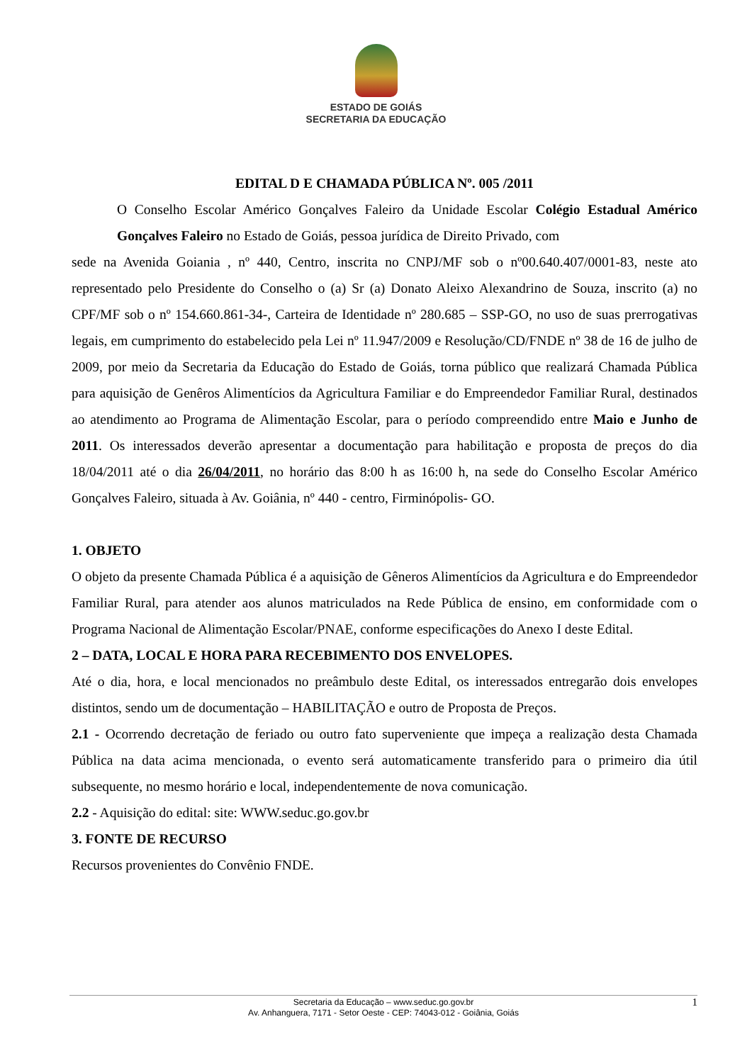ESTADO DE GOIÁS
SECRETARIA DA EDUCAÇÃO
EDITAL D E CHAMADA PÚBLICA Nº. 005 /2011
O Conselho Escolar Américo Gonçalves Faleiro da Unidade Escolar Colégio Estadual Américo Gonçalves Faleiro no Estado de Goiás, pessoa jurídica de Direito Privado, com
sede na Avenida Goiania , nº 440, Centro, inscrita no CNPJ/MF sob o nº00.640.407/0001-83, neste ato representado pelo Presidente do Conselho o (a) Sr (a) Donato Aleixo Alexandrino de Souza, inscrito (a) no CPF/MF sob o nº 154.660.861-34-, Carteira de Identidade nº 280.685 – SSP-GO, no uso de suas prerrogativas legais, em cumprimento do estabelecido pela Lei nº 11.947/2009 e Resolução/CD/FNDE nº 38 de 16 de julho de 2009, por meio da Secretaria da Educação do Estado de Goiás, torna público que realizará Chamada Pública para aquisição de Genêros Alimentícios da Agricultura Familiar e do Empreendedor Familiar Rural, destinados ao atendimento ao Programa de Alimentação Escolar, para o período compreendido entre Maio e Junho de 2011. Os interessados deverão apresentar a documentação para habilitação e proposta de preços do dia 18/04/2011 até o dia 26/04/2011, no horário das 8:00 h as 16:00 h, na sede do Conselho Escolar Américo Gonçalves Faleiro, situada à Av. Goiânia, nº 440 - centro, Firminópolis- GO.
1. OBJETO
O objeto da presente Chamada Pública é a aquisição de Gêneros Alimentícios da Agricultura e do Empreendedor Familiar Rural, para atender aos alunos matriculados na Rede Pública de ensino, em conformidade com o Programa Nacional de Alimentação Escolar/PNAE, conforme especificações do Anexo I deste Edital.
2 – DATA, LOCAL E HORA PARA RECEBIMENTO DOS ENVELOPES.
Até o dia, hora, e local mencionados no preâmbulo deste Edital, os interessados entregarão dois envelopes distintos, sendo um de documentação – HABILITAÇÃO e outro de Proposta de Preços.
2.1 - Ocorrendo decretação de feriado ou outro fato superveniente que impeça a realização desta Chamada Pública na data acima mencionada, o evento será automaticamente transferido para o primeiro dia útil subsequente, no mesmo horário e local, independentemente de nova comunicação.
2.2 - Aquisição do edital: site: WWW.seduc.go.gov.br
3. FONTE DE RECURSO
Recursos provenientes do Convênio FNDE.
Secretaria da Educação – www.seduc.go.gov.br
Av. Anhanguera, 7171 - Setor Oeste - CEP: 74043-012 - Goiânia, Goiás
1